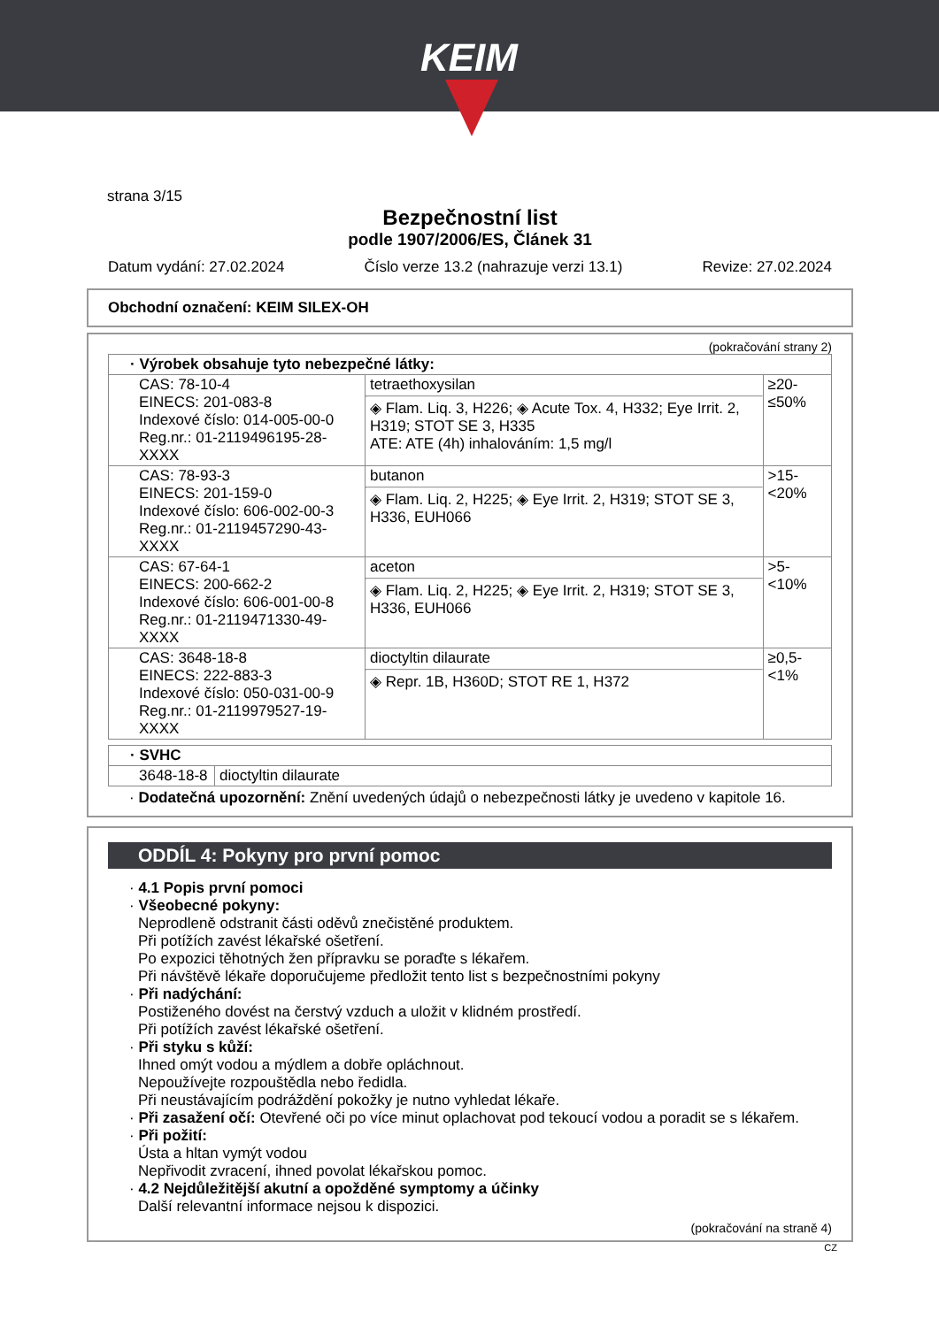KEIM
strana 3/15
Bezpečnostní list
podle 1907/2006/ES, Článek 31
Datum vydání: 27.02.2024 Číslo verze 13.2 (nahrazuje verzi 13.1) Revize: 27.02.2024
Obchodní označení: KEIM SILEX-OH
(pokračování strany 2)
| · Výrobek obsahuje tyto nebezpečné látky: | | |
| CAS: 78-10-4 EINECS: 201-083-8 Indexové číslo: 014-005-00-0 Reg.nr.: 01-2119496195-28-XXXX | tetraethoxysilan ◈ Flam. Liq. 3, H226; ◈ Acute Tox. 4, H332; Eye Irrit. 2, H319; STOT SE 3, H335 ATE: ATE (4h) inhalováním: 1,5 mg/l | ≥20-≤50% |
| CAS: 78-93-3 EINECS: 201-159-0 Indexové číslo: 606-002-00-3 Reg.nr.: 01-2119457290-43-XXXX | butanon ◈ Flam. Liq. 2, H225; ◈ Eye Irrit. 2, H319; STOT SE 3, H336, EUH066 | >15-<20% |
| CAS: 67-64-1 EINECS: 200-662-2 Indexové číslo: 606-001-00-8 Reg.nr.: 01-2119471330-49-XXXX | aceton ◈ Flam. Liq. 2, H225; ◈ Eye Irrit. 2, H319; STOT SE 3, H336, EUH066 | >5-<10% |
| CAS: 3648-18-8 EINECS: 222-883-3 Indexové číslo: 050-031-00-9 Reg.nr.: 01-2119979527-19-XXXX | dioctyltin dilaurate ◈ Repr. 1B, H360D; STOT RE 1, H372 | ≥0,5-<1% |
| · SVHC | |
| 3648-18-8 | dioctyltin dilaurate |
· Dodatečná upozornění: Znění uvedených údajů o nebezpečnosti látky je uvedeno v kapitole 16.
ODDÍL 4: Pokyny pro první pomoc
· 4.1 Popis první pomoci
· Všeobecné pokyny:
Neprodleně odstranit části oděvů znečistěné produktem.
Při potížích zavést lékařské ošetření.
Po expozici těhotných žen přípravku se poraďte s lékařem.
Při návštěvě lékaře doporučujeme předložit tento list s bezpečnostními pokyny
· Při nadýchání:
Postiženého dovést na čerstvý vzduch a uložit v klidném prostředí.
Při potížích zavést lékařské ošetření.
· Při styku s kůží:
Ihned omýt vodou a mýdlem a dobře opláchnout.
Nepoužívejte rozpouštědla nebo ředidla.
Při neustávajícím podráždění pokožky je nutno vyhledat lékaře.
· Při zasažení očí: Otevřené oči po více minut oplachovat pod tekoucí vodou a poradit se s lékařem.
· Při požití:
Ústa a hltan vymýt vodou
Nepřivodit zvracení, ihned povolat lékařskou pomoc.
· 4.2 Nejdůležitější akutní a opožděné symptomy a účinky
Další relevantní informace nejsou k dispozici.
(pokračování na straně 4)
CZ